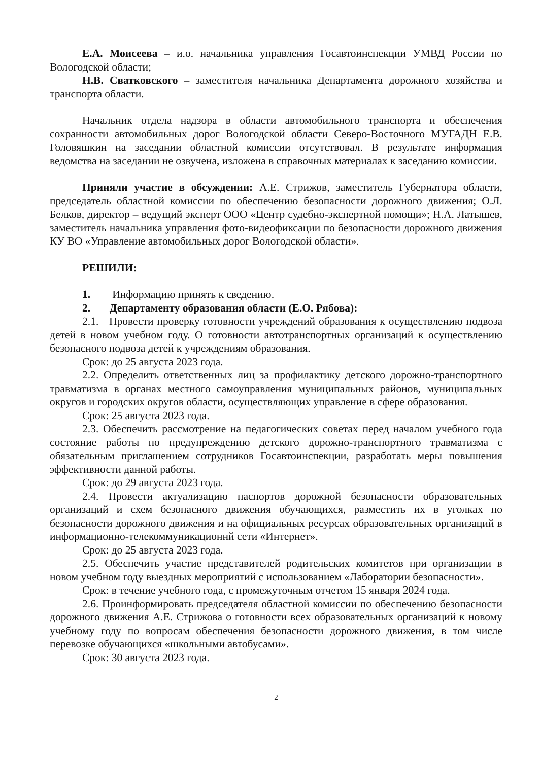Е.А. Моисеева – и.о. начальника управления Госавтоинспекции УМВД России по Вологодской области;
Н.В. Сватковского – заместителя начальника Департамента дорожного хозяйства и транспорта области.
Начальник отдела надзора в области автомобильного транспорта и обеспечения сохранности автомобильных дорог Вологодской области Северо-Восточного МУГАДН Е.В. Головяшкин на заседании областной комиссии отсутствовал. В результате информация ведомства на заседании не озвучена, изложена в справочных материалах к заседанию комиссии.
Приняли участие в обсуждении: А.Е. Стрижов, заместитель Губернатора области, председатель областной комиссии по обеспечению безопасности дорожного движения; О.Л. Белков, директор – ведущий эксперт ООО «Центр судебно-экспертной помощи»; Н.А. Латышев, заместитель начальника управления фото-видеофиксации по безопасности дорожного движения КУ ВО «Управление автомобильных дорог Вологодской области».
РЕШИЛИ:
1. Информацию принять к сведению.
2. Департаменту образования области (Е.О. Рябова):
2.1. Провести проверку готовности учреждений образования к осуществлению подвоза детей в новом учебном году. О готовности автотранспортных организаций к осуществлению безопасного подвоза детей к учреждениям образования.
Срок: до 25 августа 2023 года.
2.2. Определить ответственных лиц за профилактику детского дорожно-транспортного травматизма в органах местного самоуправления муниципальных районов, муниципальных округов и городских округов области, осуществляющих управление в сфере образования.
Срок: 25 августа 2023 года.
2.3. Обеспечить рассмотрение на педагогических советах перед началом учебного года состояние работы по предупреждению детского дорожно-транспортного травматизма с обязательным приглашением сотрудников Госавтоинспекции, разработать меры повышения эффективности данной работы.
Срок: до 29 августа 2023 года.
2.4. Провести актуализацию паспортов дорожной безопасности образовательных организаций и схем безопасного движения обучающихся, разместить их в уголках по безопасности дорожного движения и на официальных ресурсах образовательных организаций в информационно-телекоммуникационнй сети «Интернет».
Срок: до 25 августа 2023 года.
2.5. Обеспечить участие представителей родительских комитетов при организации в новом учебном году выездных мероприятий с использованием «Лаборатории безопасности».
Срок: в течение учебного года, с промежуточным отчетом 15 января 2024 года.
2.6. Проинформировать председателя областной комиссии по обеспечению безопасности дорожного движения А.Е. Стрижова о готовности всех образовательных организаций к новому учебному году по вопросам обеспечения безопасности дорожного движения, в том числе перевозке обучающихся «школьными автобусами».
Срок: 30 августа 2023 года.
2